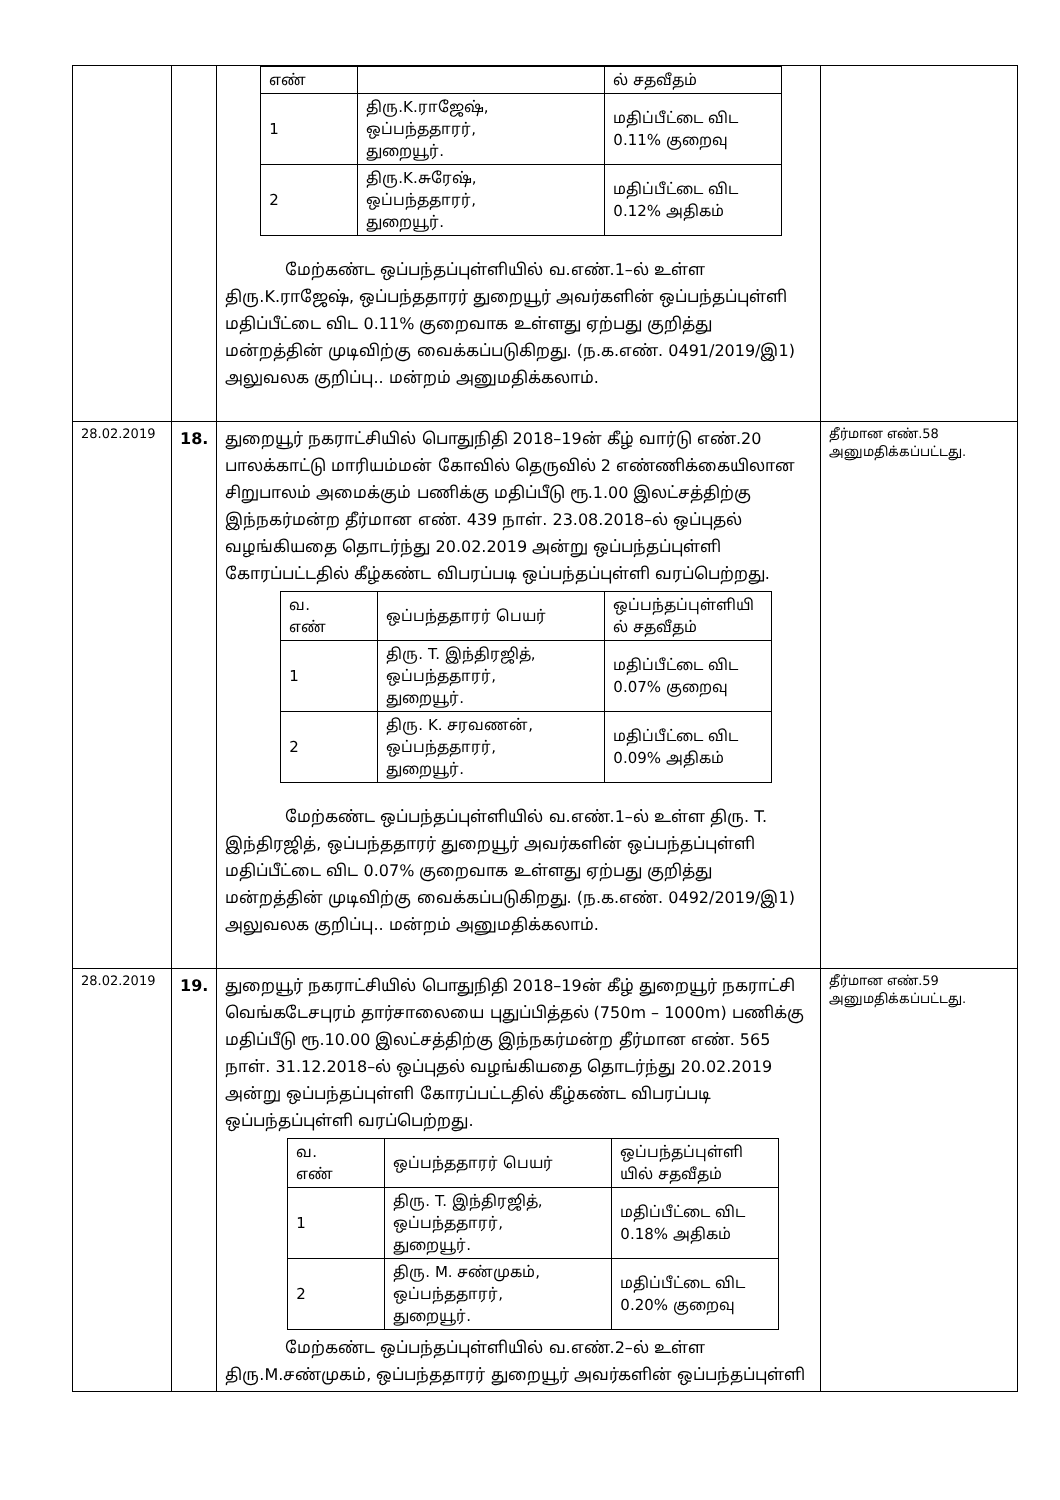| | | / எண் / / ல் சதவீதம் / / 1 / திரு.K.ராஜேஷ், ஒப்பந்ததாரர், துறையூர். / மதிப்பீட்டை விட 0.11% குறைவு / / 2 / திரு.K.சுரேஷ், ஒப்பந்ததாரர், துறையூர். / மதிப்பீட்டை விட 0.12% அதிகம் / மேற்கண்ட ஒப்பந்தப்புள்ளியில் வ.எண்.1–ல் உள்ள திரு.K.ராஜேஷ், ஒப்பந்ததாரர் துறையூர் அவர்களின் ஒப்பந்தப்புள்ளி மதிப்பீட்டை விட 0.11% குறைவாக உள்ளது ஏற்பது குறித்து மன்றத்தின் முடிவிற்கு வைக்கப்படுகிறது. (ந.க.எண். 0491/2019/இ1) அலுவலக குறிப்பு.. மன்றம் அனுமதிக்கலாம். | |
| 28.02.2019 | 18. | துறையூர் நகராட்சியில் பொதுநிதி 2018–19ன் கீழ் வார்டு எண்.20 பாலக்காட்டு மாரியம்மன் கோவில் தெருவில் 2 எண்ணிக்கையிலான சிறுபாலம் அமைக்கும் பணிக்கு மதிப்பீடு ரூ.1.00 இலட்சத்திற்கு இந்நகர்மன்ற தீர்மான எண். 439 நாள். 23.08.2018–ல் ஒப்புதல் வழங்கியதை தொடர்ந்து 20.02.2019 அன்று ஒப்பந்தப்புள்ளி கோரப்பட்டதில் கீழ்கண்ட விபரப்படி ஒப்பந்தப்புள்ளி வரப்பெற்றது. / வ. எண் / ஒப்பந்ததாரர் பெயர் / ஒப்பந்தப்புள்ளியி ல் சதவீதம் / / 1 / திரு. T. இந்திரஜித், ஒப்பந்ததாரர், துறையூர். / மதிப்பீட்டை விட 0.07% குறைவு / / 2 / திரு. K. சரவணன், ஒப்பந்ததாரர், துறையூர். / மதிப்பீட்டை விட 0.09% அதிகம் / மேற்கண்ட ஒப்பந்தப்புள்ளியில் வ.எண்.1–ல் உள்ள திரு. T. இந்திரஜித், ஒப்பந்ததாரர் துறையூர் அவர்களின் ஒப்பந்தப்புள்ளி மதிப்பீட்டை விட 0.07% குறைவாக உள்ளது ஏற்பது குறித்து மன்றத்தின் முடிவிற்கு வைக்கப்படுகிறது. (ந.க.எண். 0492/2019/இ1) அலுவலக குறிப்பு.. மன்றம் அனுமதிக்கலாம். | தீர்மான எண்.58 அனுமதிக்கப்பட்டது. |
| 28.02.2019 | 19. | துறையூர் நகராட்சியில் பொதுநிதி 2018–19ன் கீழ் துறையூர் நகராட்சி வெங்கடேசபுரம் தார்சாலையை புதுப்பித்தல் (750m – 1000m) பணிக்கு மதிப்பீடு ரூ.10.00 இலட்சத்திற்கு இந்நகர்மன்ற தீர்மான எண். 565 நாள். 31.12.2018–ல் ஒப்புதல் வழங்கியதை தொடர்ந்து 20.02.2019 அன்று ஒப்பந்தப்புள்ளி கோரப்பட்டதில் கீழ்கண்ட விபரப்படி ஒப்பந்தப்புள்ளி வரப்பெற்றது. / வ. எண் / ஒப்பந்ததாரர் பெயர் / ஒப்பந்தப்புள்ளி யில் சதவீதம் / / 1 / திரு. T. இந்திரஜித், ஒப்பந்ததாரர், துறையூர். / மதிப்பீட்டை விட 0.18% அதிகம் / / 2 / திரு. M. சண்முகம், ஒப்பந்ததாரர், துறையூர். / மதிப்பீட்டை விட 0.20% குறைவு / மேற்கண்ட ஒப்பந்தப்புள்ளியில் வ.எண்.2–ல் உள்ள திரு.M.சண்முகம், ஒப்பந்ததாரர் துறையூர் அவர்களின் ஒப்பந்தப்புள்ளி | தீர்மான எண்.59 அனுமதிக்கப்பட்டது. |